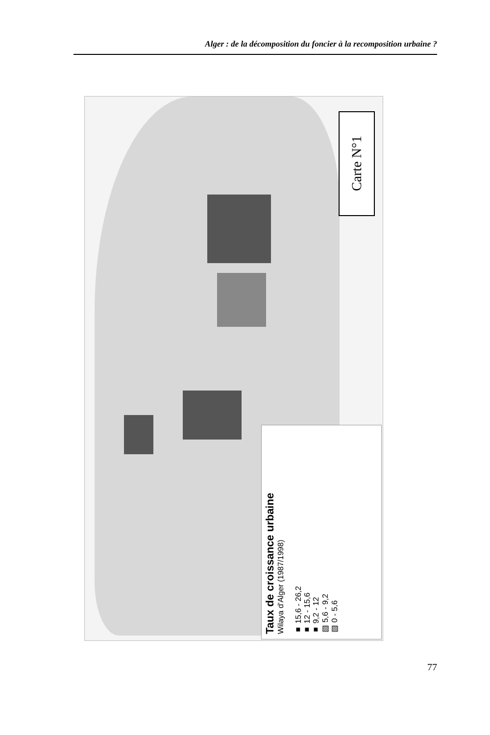Alger : de la décomposition du foncier à la recomposition urbaine ?
Carte N°1
Taux de croissance urbaine
Wilaya d'Alger (1987/1998)
■ 15,6 - 26,2
■ 12 - 15,6
■ 9,2 - 12
▨ 5,6 - 9,2
▨ 0 - 5,6
77